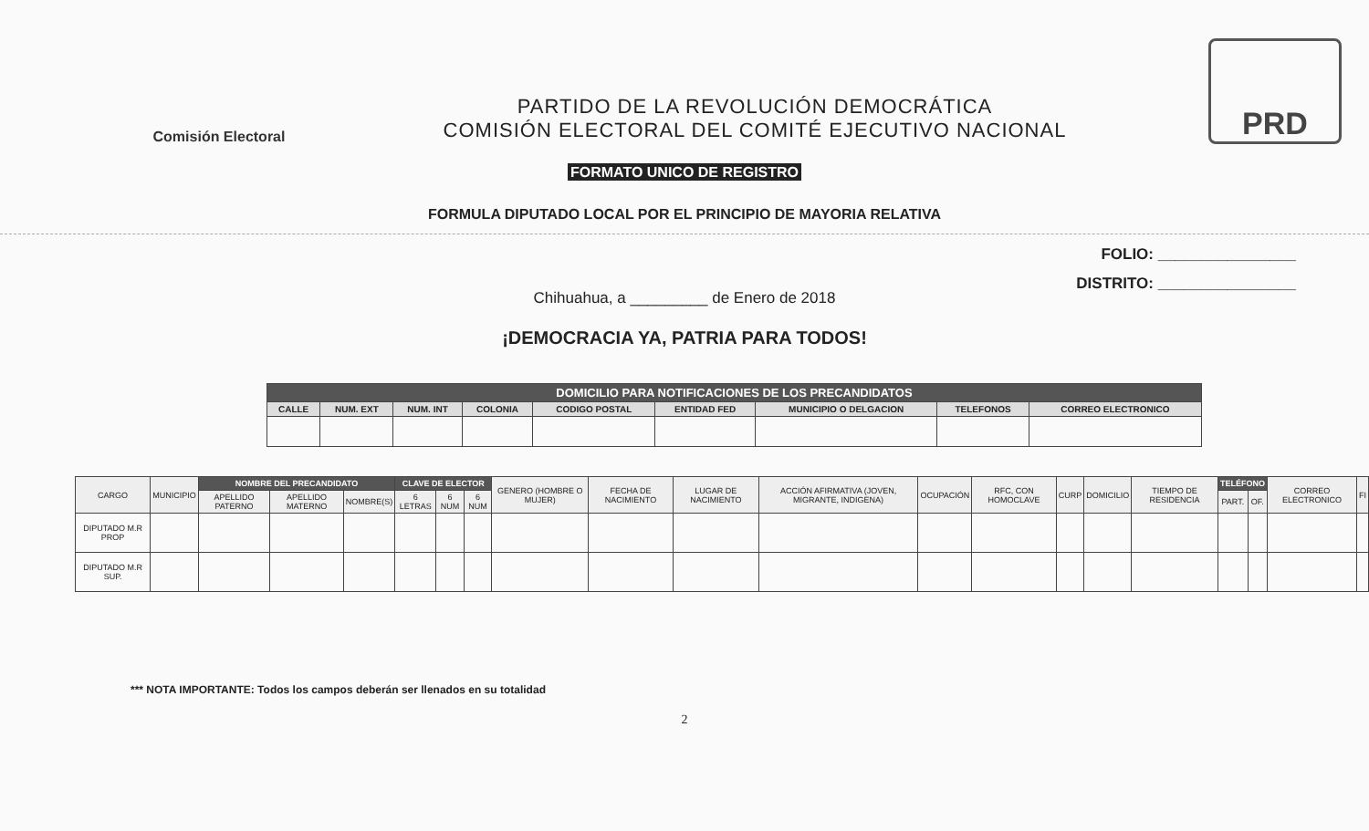Comisión Electoral
PARTIDO DE LA REVOLUCIÓN DEMOCRÁTICA
COMISIÓN ELECTORAL DEL COMITÉ EJECUTIVO NACIONAL
PRD
FORMATO UNICO DE REGISTRO
FORMULA DIPUTADO LOCAL POR EL PRINCIPIO DE MAYORIA RELATIVA
FOLIO: ________________
DISTRITO: ________________
Chihuahua, a _________ de Enero de 2018
¡DEMOCRACIA YA, PATRIA PARA TODOS!
| DOMICILIO PARA NOTIFICACIONES DE LOS PRECANDIDATOS | | | | | | | | |
| --- | --- | --- | --- | --- | --- | --- | --- | --- |
| CALLE | NUM. EXT | NUM. INT | COLONIA | CODIGO POSTAL | ENTIDAD FED | MUNICIPIO O DELGACION | TELEFONOS | CORREO ELECTRONICO |
| CARGO | MUNICIPIO | NOMBRE DEL PRECANDIDATO | | | CLAVE DE ELECTOR | | | GENERO (HOMBRE O MUJER) | FECHA DE NACIMIENTO | LUGAR DE NACIMIENTO | ACCIÓN AFIRMATIVA (JOVEN, MIGRANTE, INDIGENA) | OCUPACIÓN | RFC, CON HOMOCLAVE | CURP | DOMICILIO | TIEMPO DE RESIDENCIA | TELÉFONO | | CORREO ELECTRONICO | FI |
| --- | --- | --- | --- | --- | --- | --- | --- | --- | --- | --- | --- | --- | --- | --- | --- | --- | --- | --- | --- | --- |
| | | APELLIDO PATERNO | APELLIDO MATERNO | NOMBRE(S) | 6 LETRAS | 6 NUM | 6 NUM | | | | | | | | | | PART. | OF. | | |
| DIPUTADO M.R PROP | | | | | | | | | | | | | | | | | | | | |
| DIPUTADO M.R SUP. | | | | | | | | | | | | | | | | | | | | |
*** NOTA IMPORTANTE: Todos los campos deberán ser llenados en su totalidad
2